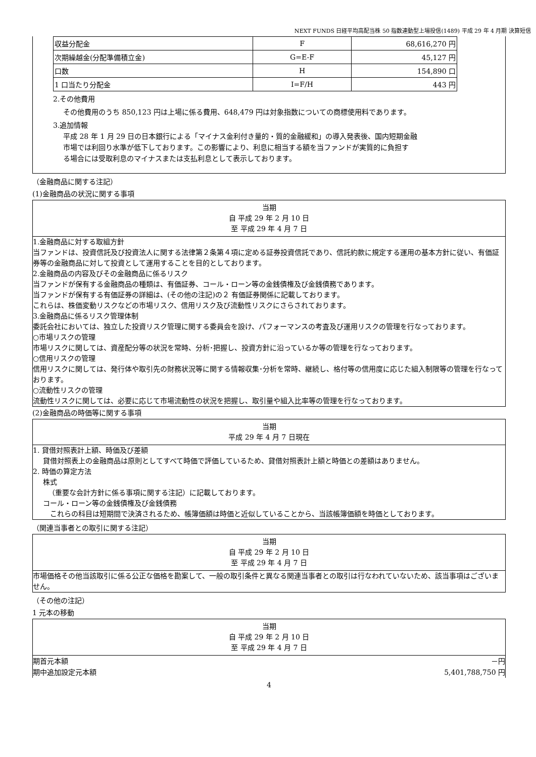NEXT FUNDS 日経平均高配当株 50 指数連動型上場投信(1489) 平成 29 年 4 月期 決算短信
| 収益分配金 | F | 68,616,270 円 |
| 次期繰越金(分配準備積立金) | G=E-F | 45,127 円 |
| 口数 | H | 154,890 口 |
| 1 口当たり分配金 | I=F/H | 443 円 |
2.その他費用
その他費用のうち 850,123 円は上場に係る費用、648,479 円は対象指数についての商標使用料であります。
3.追加情報
平成 28 年 1 月 29 日の日本銀行による「マイナス金利付き量的・質的金融緩和」の導入発表後、国内短期金融
市場では利回り水準が低下しております。この影響により、利息に相当する額を当ファンドが実質的に負担す
る場合には受取利息のマイナスまたは支払利息として表示しております。
（金融商品に関する注記）
(1)金融商品の状況に関する事項
当期
自 平成 29 年 2 月 10 日
至 平成 29 年 4 月 7 日
1.金融商品に対する取組方針
当ファンドは、投資信託及び投資法人に関する法律第２条第４項に定める証券投資信託であり、信託約款に規定する運用の基本方針に従い、有価証券等の金融商品に対して投資として運用することを目的としております。
2.金融商品の内容及びその金融商品に係るリスク
当ファンドが保有する金融商品の種類は、有価証券、コール・ローン等の金銭債権及び金銭債務であります。
当ファンドが保有する有価証券の詳細は、(その他の注記)の２ 有価証券関係に記載しております。
これらは、株価変動リスクなどの市場リスク、信用リスク及び流動性リスクにさらされております。
3.金融商品に係るリスク管理体制
委託会社においては、独立した投資リスク管理に関する委員会を設け、パフォーマンスの考査及び運用リスクの管理を行なっております。
○市場リスクの管理
市場リスクに関しては、資産配分等の状況を常時、分析･把握し、投資方針に沿っているか等の管理を行なっております。
○信用リスクの管理
信用リスクに関しては、発行体や取引先の財務状況等に関する情報収集･分析を常時、継続し、格付等の信用度に応じた組入制限等の管理を行なっております。
○流動性リスクの管理
流動性リスクに関しては、必要に応じて市場流動性の状況を把握し、取引量や組入比率等の管理を行なっております。
(2)金融商品の時価等に関する事項
当期
平成 29 年 4 月 7 日現在
1. 貸借対照表計上額、時価及び差額
貸借対照表上の金融商品は原則としてすべて時価で評価しているため、貸借対照表計上額と時価との差額はありません。
2. 時価の算定方法
株式
（重要な会計方針に係る事項に関する注記）に記載しております。
コール・ローン等の金銭債権及び金銭債務
　これらの科目は短期間で決済されるため、帳簿価額は時価と近似していることから、当該帳簿価額を時価としております。
（関連当事者との取引に関する注記）
当期
自 平成 29 年 2 月 10 日
至 平成 29 年 4 月 7 日
市場価格その他当該取引に係る公正な価格を勘案して、一般の取引条件と異なる関連当事者との取引は行なわれていないため、該当事項はございません。
（その他の注記）
1 元本の移動
当期
自 平成 29 年 2 月 10 日
至 平成 29 年 4 月 7 日
期首元本額 －円
期中追加設定元本額 5,401,788,750 円
4